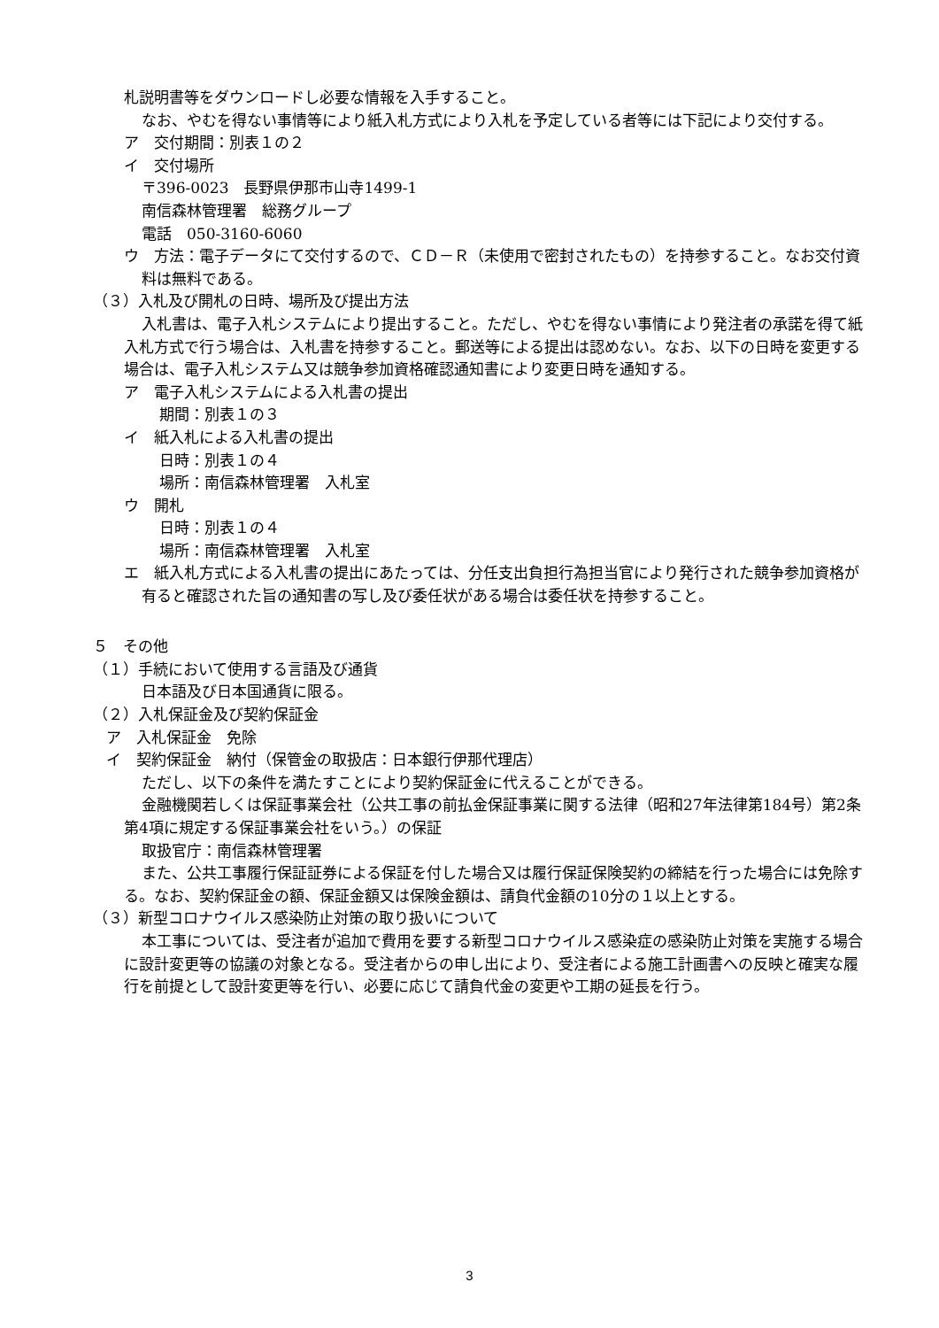札説明書等をダウンロードし必要な情報を入手すること。
なお、やむを得ない事情等により紙入札方式により入札を予定している者等には下記により交付する。
ア　交付期間：別表１の２
イ　交付場所
〒396-0023　長野県伊那市山寺1499-1
南信森林管理署　総務グループ
電話　050-3160-6060
ウ　方法：電子データにて交付するので、ＣＤ－Ｒ（未使用で密封されたもの）を持参すること。なお交付資料は無料である。
（３）入札及び開札の日時、場所及び提出方法
入札書は、電子入札システムにより提出すること。ただし、やむを得ない事情により発注者の承諾を得て紙入札方式で行う場合は、入札書を持参すること。郵送等による提出は認めない。なお、以下の日時を変更する場合は、電子入札システム又は競争参加資格確認通知書により変更日時を通知する。
ア　電子入札システムによる入札書の提出
期間：別表１の３
イ　紙入札による入札書の提出
日時：別表１の４
場所：南信森林管理署　入札室
ウ　開札
日時：別表１の４
場所：南信森林管理署　入札室
エ　紙入札方式による入札書の提出にあたっては、分任支出負担行為担当官により発行された競争参加資格が有ると確認された旨の通知書の写し及び委任状がある場合は委任状を持参すること。
５　その他
（１）手続において使用する言語及び通貨
日本語及び日本国通貨に限る。
（２）入札保証金及び契約保証金
ア　入札保証金　免除
イ　契約保証金　納付（保管金の取扱店：日本銀行伊那代理店）
ただし、以下の条件を満たすことにより契約保証金に代えることができる。
金融機関若しくは保証事業会社（公共工事の前払金保証事業に関する法律（昭和27年法律第184号）第2条第4項に規定する保証事業会社をいう。）の保証
取扱官庁：南信森林管理署
また、公共工事履行保証証券による保証を付した場合又は履行保証保険契約の締結を行った場合には免除する。なお、契約保証金の額、保証金額又は保険金額は、請負代金額の10分の１以上とする。
（３）新型コロナウイルス感染防止対策の取り扱いについて
本工事については、受注者が追加で費用を要する新型コロナウイルス感染症の感染防止対策を実施する場合に設計変更等の協議の対象となる。受注者からの申し出により、受注者による施工計画書への反映と確実な履行を前提として設計変更等を行い、必要に応じて請負代金の変更や工期の延長を行う。
3